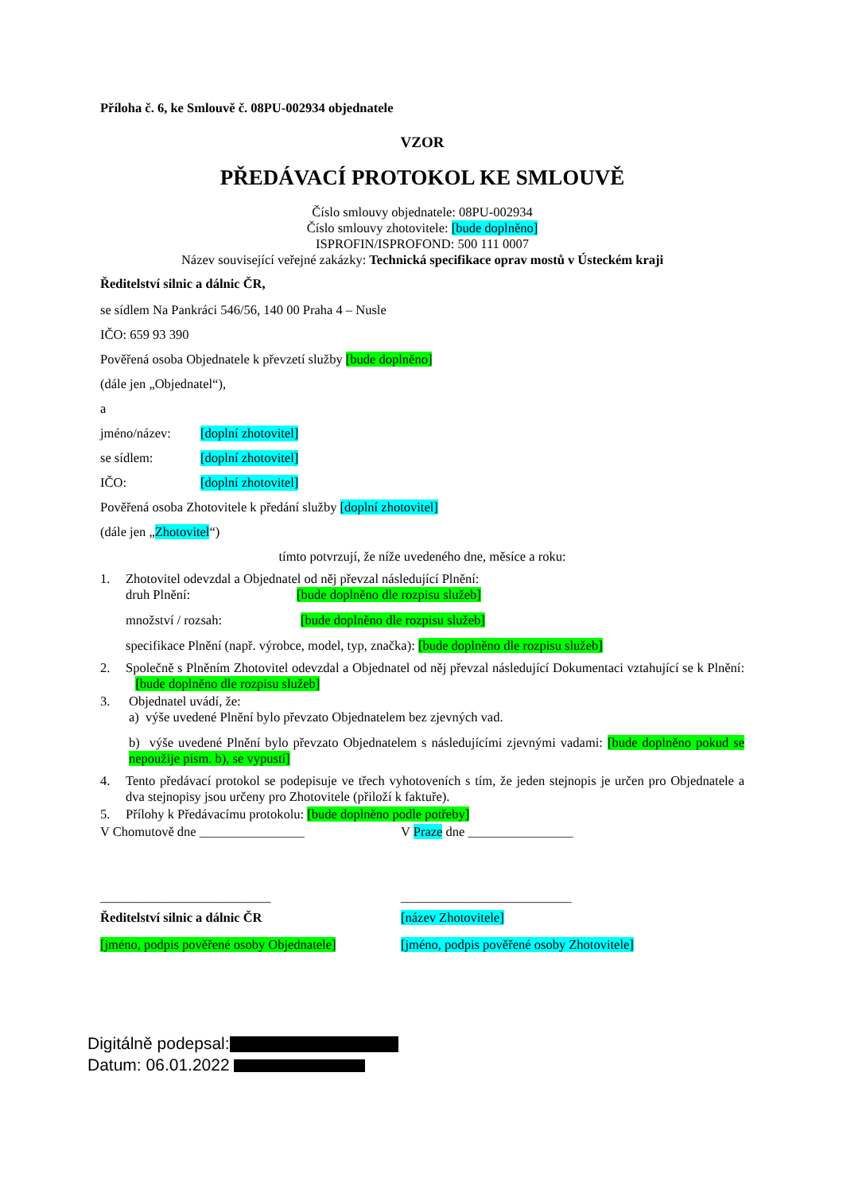Příloha č. 6, ke Smlouvě č. 08PU-002934 objednatele
VZOR
PŘEDÁVACÍ PROTOKOL KE SMLOUVĚ
Číslo smlouvy objednatele: 08PU-002934
Číslo smlouvy zhotovitele: [bude doplněno]
ISPROFIN/ISPROFOND: 500 111 0007
Název související veřejné zakázky: Technická specifikace oprav mostů v Ústeckém kraji
Ředitelství silnic a dálnic ČR,
se sídlem Na Pankráci 546/56, 140 00 Praha 4 – Nusle
IČO: 659 93 390
Pověřená osoba Objednatele k převzetí služby [bude doplněno]
(dále jen „Objednatel“),
a
jméno/název: [doplní zhotovitel]
se sídlem: [doplní zhotovitel]
IČO: [doplní zhotovitel]
Pověřená osoba Zhotovitele k předání služby [doplní zhotovitel]
(dále jen „Zhotovitel“)
tímto potvrzují, že níže uvedeného dne, měsíce a roku:
1. Zhotovitel odevzdal a Objednatel od něj převzal následující Plnění:
druh Plnění: [bude doplněno dle rozpisu služeb]
množství / rozsah: [bude doplněno dle rozpisu služeb]
specifikace Plnění (např. výrobce, model, typ, značka): [bude doplněno dle rozpisu služeb]
2. Společně s Plněním Zhotovitel odevzdal a Objednatel od něj převzal následující Dokumentaci vztahující se k Plnění: [bude doplněno dle rozpisu služeb]
3. Objednatel uvádí, že:
a) výše uvedené Plnění bylo převzato Objednatelem bez zjevných vad.
b) výše uvedené Plnění bylo převzato Objednatelem s následujícími zjevnými vadami: [bude doplněno pokud se nepoužije písm. b), se vypustí]
4. Tento předávací protokol se podepisuje ve třech vyhotoveních s tím, že jeden stejnopis je určen pro Objednatele a dva stejnopisy jsou určeny pro Zhotovitele (přiloží k faktuře).
5. Přílohy k Předávacímu protokolu: [bude doplněno podle potřeby]
V Chomutově dne ________________ V Praze dne ________________
__________________________ __________________________
Ředitelství silnic a dálnic ČR [název Zhotovitele]
[jméno, podpis pověřené osoby Objednatele]
[jméno, podpis pověřené osoby Zhotovitele]
Digitálně podepsal:
Datum: 06.01.2022